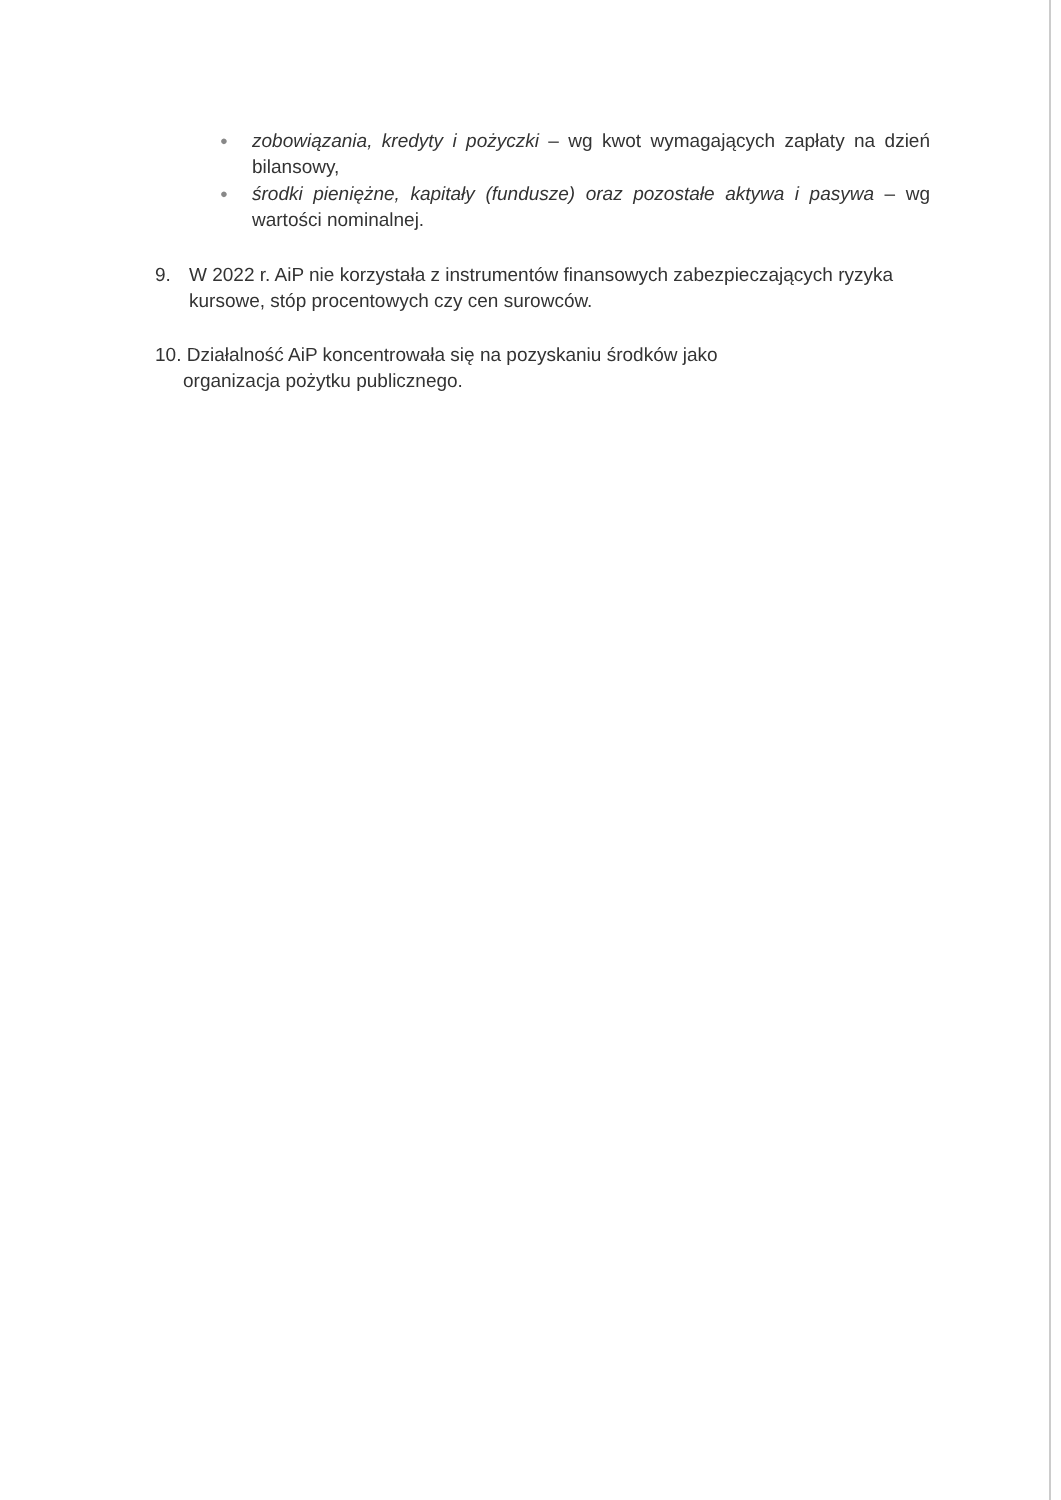● zobowiązania, kredyty i pożyczki – wg kwot wymagających zapłaty na dzień bilansowy,
● środki pieniężne, kapitały (fundusze) oraz pozostałe aktywa i pasywa – wg wartości nominalnej.
9. W 2022 r. AiP nie korzystała z instrumentów finansowych zabezpieczających ryzyka
kursowe, stóp procentowych czy cen surowców.
10. Działalność AiP koncentrowała się na pozyskaniu środków jako
organizacja pożytku publicznego.